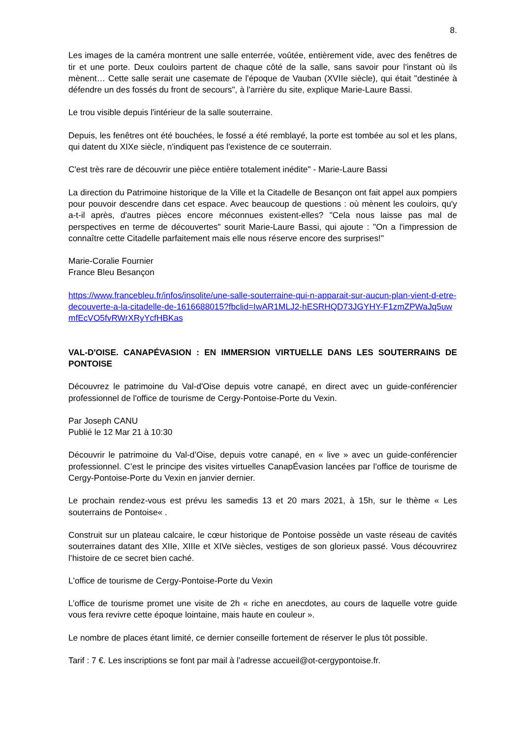8.
Les images de la caméra montrent une salle enterrée, voûtée, entièrement vide, avec des fenêtres de tir et une porte. Deux couloirs partent de chaque côté de la salle, sans savoir pour l'instant où ils mènent… Cette salle serait une casemate de l'époque de Vauban (XVIIe siècle), qui était "destinée à défendre un des fossés du front de secours", à l'arrière du site, explique Marie-Laure Bassi.
Le trou visible depuis l'intérieur de la salle souterraine.
Depuis, les fenêtres ont été bouchées, le fossé a été remblayé, la porte est tombée au sol et les plans, qui datent du XIXe siècle, n'indiquent pas l'existence de ce souterrain.
C'est très rare de découvrir une pièce entière totalement inédite" - Marie-Laure Bassi
La direction du Patrimoine historique de la Ville et la Citadelle de Besançon ont fait appel aux pompiers pour pouvoir descendre dans cet espace. Avec beaucoup de questions : où mènent les couloirs, qu'y a-t-il après, d'autres pièces encore méconnues existent-elles? "Cela nous laisse pas mal de perspectives en terme de découvertes" sourit Marie-Laure Bassi, qui ajoute : "On a l'impression de connaître cette Citadelle parfaitement mais elle nous réserve encore des surprises!"
Marie-Coralie Fournier
France Bleu Besançon
https://www.francebleu.fr/infos/insolite/une-salle-souterraine-qui-n-apparait-sur-aucun-plan-vient-d-etre-decouverte-a-la-citadelle-de-1616688015?fbclid=IwAR1MLJ2-hESRHQD73JGYHY-F1zmZPWaJq5uwmfEcVO5fvRWrXRyYcfHBKas
VAL-D'OISE. CANAPÉVASION : EN IMMERSION VIRTUELLE DANS LES SOUTERRAINS DE PONTOISE
Découvrez le patrimoine du Val-d'Oise depuis votre canapé, en direct avec un guide-conférencier professionnel de l'office de tourisme de Cergy-Pontoise-Porte du Vexin.
Par Joseph CANU
Publié le 12 Mar 21 à 10:30
Découvrir le patrimoine du Val-d’Oise, depuis votre canapé, en « live » avec un guide-conférencier professionnel. C’est le principe des visites virtuelles CanapÉvasion lancées par l’office de tourisme de Cergy-Pontoise-Porte du Vexin en janvier dernier.
Le prochain rendez-vous est prévu les samedis 13 et 20 mars 2021, à 15h, sur le thème « Les souterrains de Pontoise« .
Construit sur un plateau calcaire, le cœur historique de Pontoise possède un vaste réseau de cavités souterraines datant des XIIe, XIIIe et XIVe siècles, vestiges de son glorieux passé. Vous découvrirez l’histoire de ce secret bien caché.
L'office de tourisme de Cergy-Pontoise-Porte du Vexin
L’office de tourisme promet une visite de 2h « riche en anecdotes, au cours de laquelle votre guide vous fera revivre cette époque lointaine, mais haute en couleur ».
Le nombre de places étant limité, ce dernier conseille fortement de réserver le plus tôt possible.
Tarif : 7 €. Les inscriptions se font par mail à l’adresse accueil@ot-cergypontoise.fr.